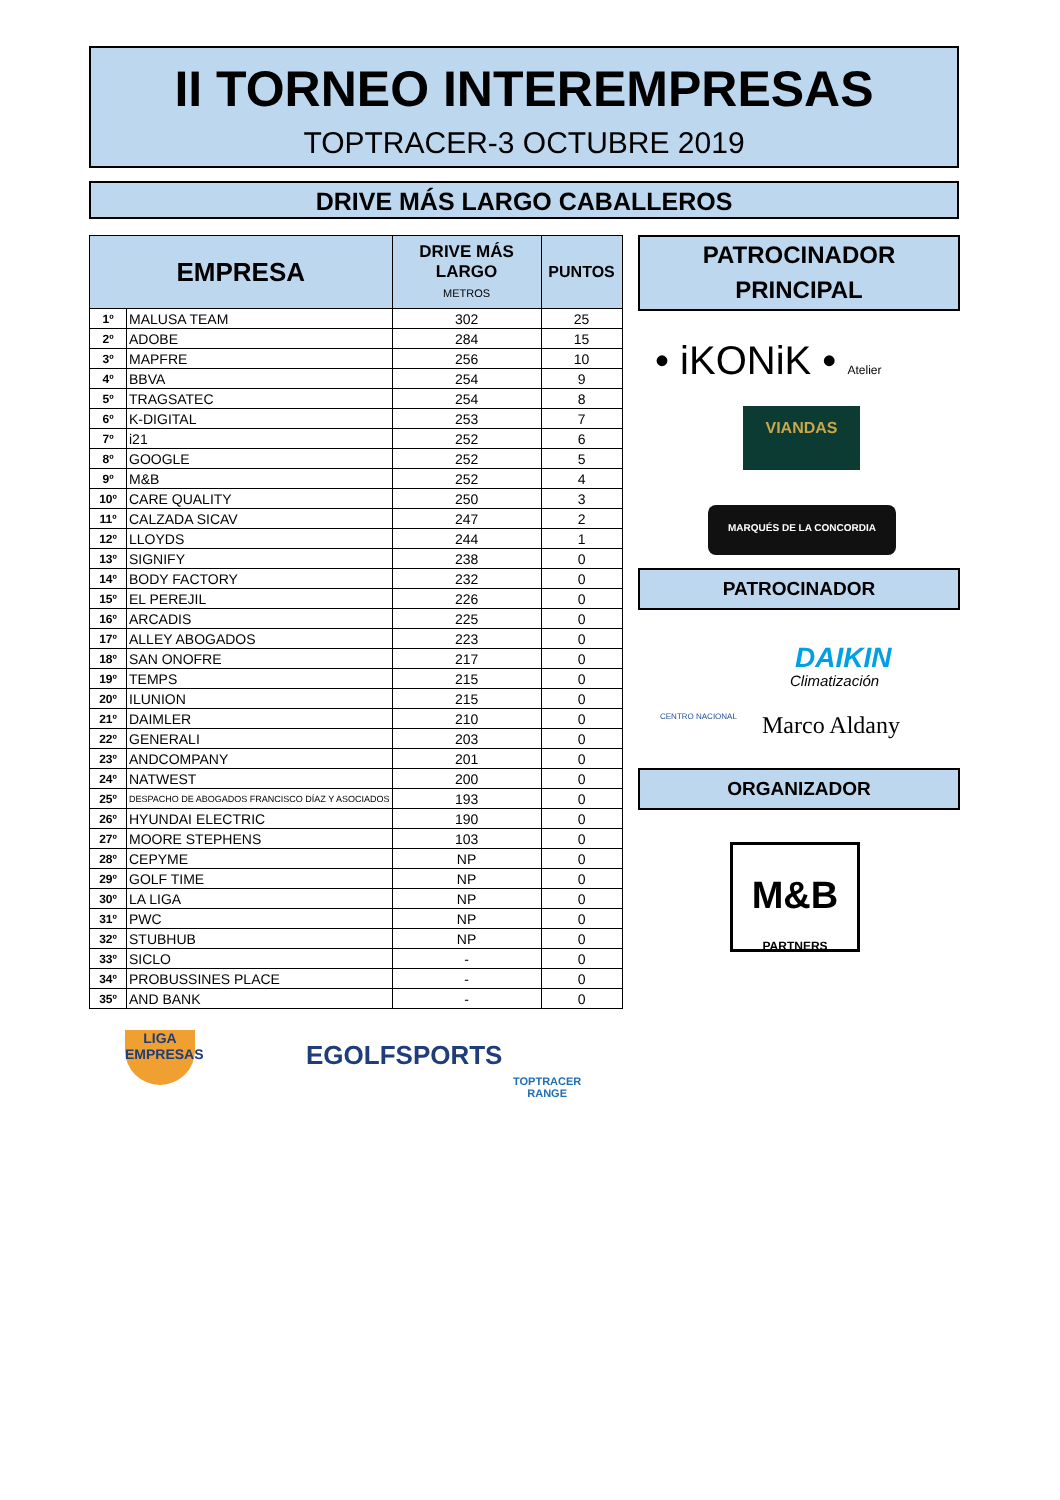II TORNEO INTEREMPRESAS
TOPTRACER-3 OCTUBRE 2019
DRIVE MÁS LARGO CABALLEROS
| EMPRESA | | DRIVE MÁS LARGO METROS | PUNTOS |
| --- | --- | --- | --- |
| 1º | MALUSA TEAM | 302 | 25 |
| 2º | ADOBE | 284 | 15 |
| 3º | MAPFRE | 256 | 10 |
| 4º | BBVA | 254 | 9 |
| 5º | TRAGSATEC | 254 | 8 |
| 6º | K-DIGITAL | 253 | 7 |
| 7º | i21 | 252 | 6 |
| 8º | GOOGLE | 252 | 5 |
| 9º | M&B | 252 | 4 |
| 10º | CARE QUALITY | 250 | 3 |
| 11º | CALZADA SICAV | 247 | 2 |
| 12º | LLOYDS | 244 | 1 |
| 13º | SIGNIFY | 238 | 0 |
| 14º | BODY FACTORY | 232 | 0 |
| 15º | EL PEREJIL | 226 | 0 |
| 16º | ARCADIS | 225 | 0 |
| 17º | ALLEY ABOGADOS | 223 | 0 |
| 18º | SAN ONOFRE | 217 | 0 |
| 19º | TEMPS | 215 | 0 |
| 20º | ILUNION | 215 | 0 |
| 21º | DAIMLER | 210 | 0 |
| 22º | GENERALI | 203 | 0 |
| 23º | ANDCOMPANY | 201 | 0 |
| 24º | NATWEST | 200 | 0 |
| 25º | DESPACHO DE ABOGADOS FRANCISCO DÍAZ Y ASOCIADOS | 193 | 0 |
| 26º | HYUNDAI ELECTRIC | 190 | 0 |
| 27º | MOORE STEPHENS | 103 | 0 |
| 28º | CEPYME | NP | 0 |
| 29º | GOLF TIME | NP | 0 |
| 30º | LA LIGA | NP | 0 |
| 31º | PWC | NP | 0 |
| 32º | STUBHUB | NP | 0 |
| 33º | SICLO | - | 0 |
| 34º | PROBUSSINES PLACE | - | 0 |
| 35º | AND BANK | - | 0 |
PATROCINADOR
PRINCIPAL
• iKONiK • Atelier
VIANDAS
MARQUÉS DE LA CONCORDIA
PATROCINADOR
CENTRO NACIONAL
DAIKIN
Climatización
Marco Aldany
ORGANIZADOR
M&B
PARTNERS
LIGA
EMPRESAS
EGOLFSPORTS
TOPTRACER
RANGE